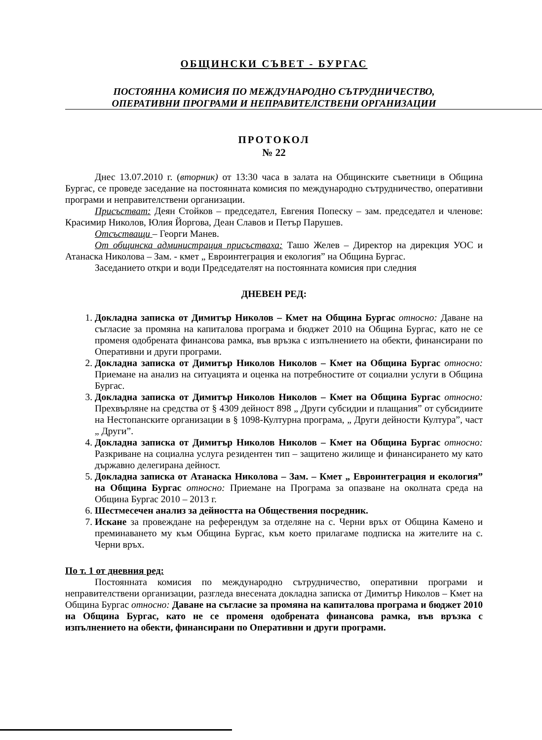ОБЩИНСКИ СЪВЕТ - БУРГАС
ПОСТОЯННА КОМИСИЯ ПО МЕЖДУНАРОДНО СЪТРУДНИЧЕСТВО,
ОПЕРАТИВНИ ПРОГРАМИ И НЕПРАВИТЕЛСТВЕНИ ОРГАНИЗАЦИИ
ПРОТОКОЛ
№ 22
Днес 13.07.2010 г. (вторник) от 13:30 часа в залата на Общинските съветници в Община Бургас, се проведе заседание на постоянната комисия по международно сътрудничество, оперативни програми и неправителствени организации.
Присъстват: Деян Стойков – председател, Евгения Попеску – зам. председател и членове: Красимир Николов, Юлия Йоргова, Деан Славов и Петър Парушев.
Отсъстващи – Георги Манев.
От общинска администрация присъстваха: Ташо Желев – Директор на дирекция УОС и Атанаска Николова – Зам. - кмет „ Евроинтеграция и екология” на Община Бургас.
Заседанието откри и води Председателят на постоянната комисия при следния
ДНЕВЕН РЕД:
1. Докладна записка от Димитър Николов – Кмет на Община Бургас относно: Даване на съгласие за промяна на капиталова програма и бюджет 2010 на Община Бургас, като не се променя одобрената финансова рамка, във връзка с изпълнението на обекти, финансирани по Оперативни и други програми.
2. Докладна записка от Димитър Николов Николов – Кмет на Община Бургас относно: Приемане на анализ на ситуацията и оценка на потребностите от социални услуги в Община Бургас.
3. Докладна записка от Димитър Николов Николов – Кмет на Община Бургас относно: Прехвърляне на средства от § 4309 дейност 898 „ Други субсидии и плащания” от субсидиите на Нестопанските организации в § 1098-Културна програма, „ Други дейности Култура”, част „ Други”.
4. Докладна записка от Димитър Николов Николов – Кмет на Община Бургас относно: Разкриване на социална услуга резидентен тип – защитено жилище и финансирането му като държавно делегирана дейност.
5. Докладна записка от Атанаска Николова – Зам. – Кмет „ Евроинтеграция и екология” на Община Бургас относно: Приемане на Програма за опазване на околната среда на Община Бургас 2010 – 2013 г.
6. Шестмесечен анализ за дейността на Обществения посредник.
7. Искане за провеждане на референдум за отделяне на с. Черни връх от Община Камено и преминаването му към Община Бургас, към което прилагаме подписка на жителите на с. Черни връх.
По т. 1 от дневния ред:
Постоянната комисия по международно сътрудничество, оперативни програми и неправителствени организации, разгледа внесената докладна записка от Димитър Николов – Кмет на Община Бургас относно: Даване на съгласие за промяна на капиталова програма и бюджет 2010 на Община Бургас, като не се променя одобрената финансова рамка, във връзка с изпълнението на обекти, финансирани по Оперативни и други програми.